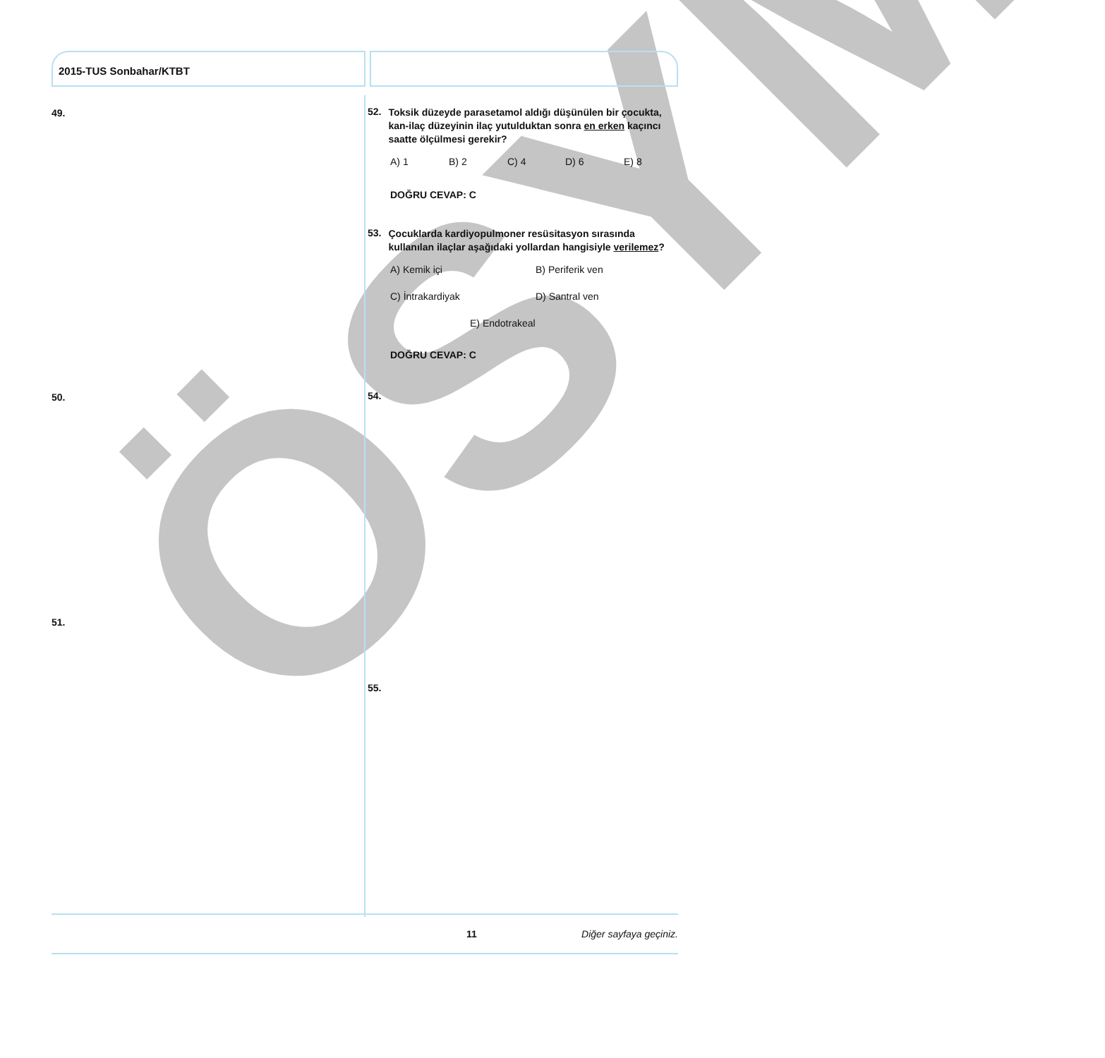ÖSYM
2015-TUS Sonbahar/KTBT
49.
50.
51.
52.
Toksik düzeyde parasetamol aldığı düşünülen bir çocukta, kan-ilaç düzeyinin ilaç yutulduktan sonra en erken kaçıncı saatte ölçülmesi gerekir?
A) 1 B) 2 C) 4 D) 6 E) 8
DOĞRU CEVAP: C
53.
Çocuklarda kardiyopulmoner resüsitasyon sırasında kullanılan ilaçlar aşağıdaki yollardan hangisiyle verilemez?
A) Kemik içi B) Periferik ven
C) İntrakardiyak D) Santral ven
E) Endotrakeal
DOĞRU CEVAP: C
54.
55.
11 Diğer sayfaya geçiniz.